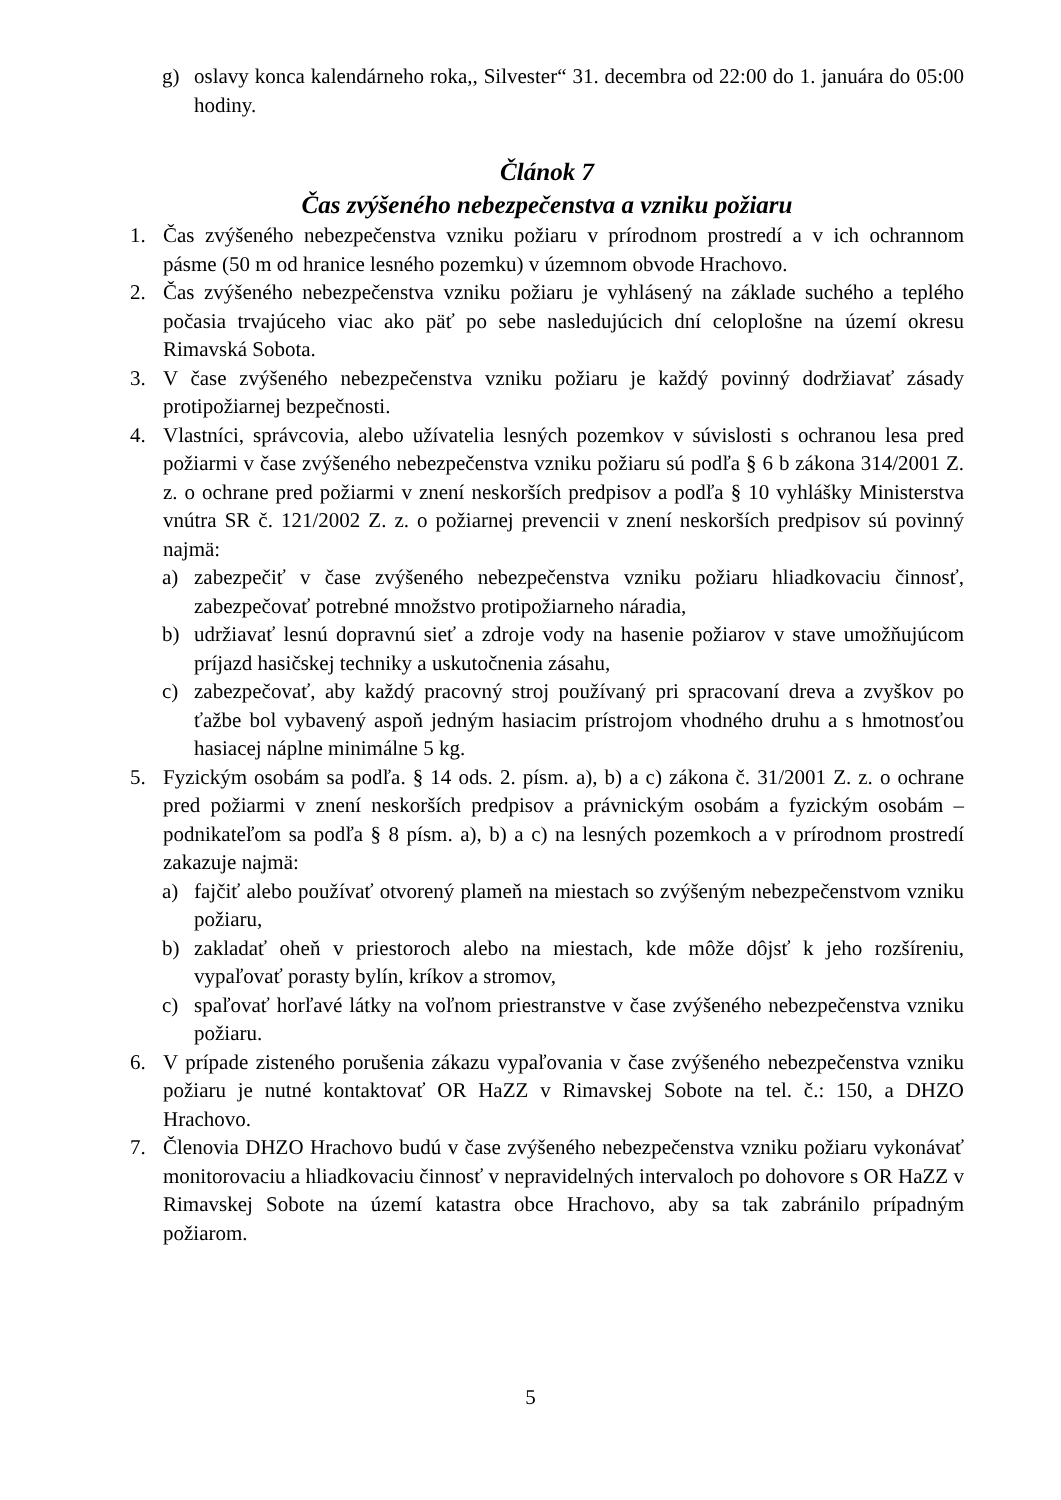g) oslavy konca kalendárneho roka,, Silvester“ 31. decembra od 22:00 do 1. januára do 05:00 hodiny.
Článok 7
Čas zvýšeného nebezpečenstva a vzniku požiaru
1. Čas zvýšeného nebezpečenstva vzniku požiaru v prírodnom prostredí a v ich ochrannom pásme (50 m od hranice lesného pozemku) v územnom obvode Hrachovo.
2. Čas zvýšeného nebezpečenstva vzniku požiaru je vyhlásený na základe suchého a teplého počasia trvajúceho viac ako päť po sebe nasledujúcich dní celoplošne na území okresu Rimavská Sobota.
3. V čase zvýšeného nebezpečenstva vzniku požiaru je každý povinný dodržiavať zásady protipožiarnej bezpečnosti.
4. Vlastníci, správcovia, alebo užívatelia lesných pozemkov v súvislosti s ochranou lesa pred požiarmi v čase zvýšeného nebezpečenstva vzniku požiaru sú podľa § 6 b zákona 314/2001 Z. z. o ochrane pred požiarmi v znení neskorších predpisov a podľa § 10 vyhlášky Ministerstva vnútra SR č. 121/2002 Z. z. o požiarnej prevencii v znení neskorších predpisov sú povinný najmä:
a) zabezpečiť v čase zvýšeného nebezpečenstva vzniku požiaru hliadkovaciu činnosť, zabezpečovať potrebné množstvo protipožiarneho náradia,
b) udržiavať lesnú dopravnú sieť a zdroje vody na hasenie požiarov v stave umožňujúcom príjazd hasičskej techniky a uskutočnenia zásahu,
c) zabezpečovať, aby každý pracovný stroj používaný pri spracovaní dreva a zvyškov po ťažbe bol vybavený aspoň jedným hasiacim prístrojom vhodného druhu a s hmotnosťou hasiacej náplne minimálne 5 kg.
5. Fyzickým osobám sa podľa. § 14 ods. 2. písm. a), b) a c) zákona č. 31/2001 Z. z. o ochrane pred požiarmi v znení neskorších predpisov a právnickým osobám a fyzickým osobám – podnikateľom sa podľa § 8 písm. a), b) a c) na lesných pozemkoch a v prírodnom prostredí zakazuje najmä:
a) fajčiť alebo používať otvorený plameň na miestach so zvýšeným nebezpečenstvom vzniku požiaru,
b) zakladať oheň v priestoroch alebo na miestach, kde môže dôjsť k jeho rozšíreniu, vypaľovať porasty bylín, kríkov a stromov,
c) spaľovať horľavé látky na voľnom priestranstve v čase zvýšeného nebezpečenstva vzniku požiaru.
6. V prípade zisteného porušenia zákazu vypaľovania v čase zvýšeného nebezpečenstva vzniku požiaru je nutné kontaktovať OR HaZZ v Rimavskej Sobote na tel. č.: 150, a DHZO Hrachovo.
7. Členovia DHZO Hrachovo budú v čase zvýšeného nebezpečenstva vzniku požiaru vykonávať monitorovaciu a hliadkovaciu činnosť v nepravidelných intervaloch po dohovore s OR HaZZ v Rimavskej Sobote na území katastra obce Hrachovo, aby sa tak zabránilo prípadným požiarom.
5